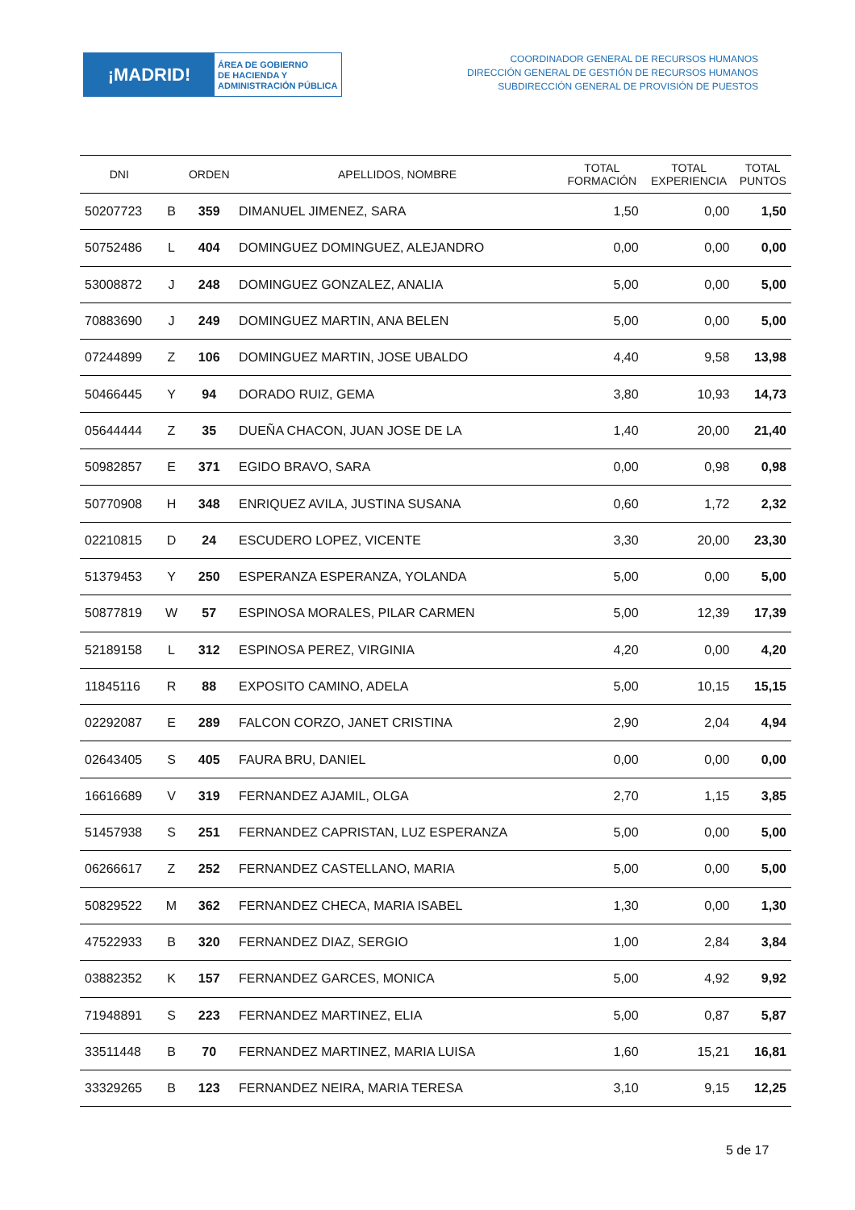¡MADRID!
ÁREA DE GOBIERNO
DE HACIENDA Y
ADMINISTRACIÓN PÚBLICA
COORDINADOR GENERAL DE RECURSOS HUMANOS
DIRECCIÓN GENERAL DE GESTIÓN DE RECURSOS HUMANOS
SUBDIRECCIÓN GENERAL DE PROVISIÓN DE PUESTOS
| DNI | | ORDEN | APELLIDOS, NOMBRE | TOTAL FORMACIÓN | TOTAL EXPERIENCIA | TOTAL PUNTOS |
| --- | --- | --- | --- | --- | --- | --- |
| 50207723 | B | 359 | DIMANUEL JIMENEZ, SARA | 1,50 | 0,00 | 1,50 |
| 50752486 | L | 404 | DOMINGUEZ DOMINGUEZ, ALEJANDRO | 0,00 | 0,00 | 0,00 |
| 53008872 | J | 248 | DOMINGUEZ GONZALEZ, ANALIA | 5,00 | 0,00 | 5,00 |
| 70883690 | J | 249 | DOMINGUEZ MARTIN, ANA BELEN | 5,00 | 0,00 | 5,00 |
| 07244899 | Z | 106 | DOMINGUEZ MARTIN, JOSE UBALDO | 4,40 | 9,58 | 13,98 |
| 50466445 | Y | 94 | DORADO RUIZ, GEMA | 3,80 | 10,93 | 14,73 |
| 05644444 | Z | 35 | DUEÑA CHACON, JUAN JOSE DE LA | 1,40 | 20,00 | 21,40 |
| 50982857 | E | 371 | EGIDO BRAVO, SARA | 0,00 | 0,98 | 0,98 |
| 50770908 | H | 348 | ENRIQUEZ AVILA, JUSTINA SUSANA | 0,60 | 1,72 | 2,32 |
| 02210815 | D | 24 | ESCUDERO LOPEZ, VICENTE | 3,30 | 20,00 | 23,30 |
| 51379453 | Y | 250 | ESPERANZA ESPERANZA, YOLANDA | 5,00 | 0,00 | 5,00 |
| 50877819 | W | 57 | ESPINOSA MORALES, PILAR CARMEN | 5,00 | 12,39 | 17,39 |
| 52189158 | L | 312 | ESPINOSA PEREZ, VIRGINIA | 4,20 | 0,00 | 4,20 |
| 11845116 | R | 88 | EXPOSITO CAMINO, ADELA | 5,00 | 10,15 | 15,15 |
| 02292087 | E | 289 | FALCON CORZO, JANET CRISTINA | 2,90 | 2,04 | 4,94 |
| 02643405 | S | 405 | FAURA BRU, DANIEL | 0,00 | 0,00 | 0,00 |
| 16616689 | V | 319 | FERNANDEZ AJAMIL, OLGA | 2,70 | 1,15 | 3,85 |
| 51457938 | S | 251 | FERNANDEZ CAPRISTAN, LUZ ESPERANZA | 5,00 | 0,00 | 5,00 |
| 06266617 | Z | 252 | FERNANDEZ CASTELLANO, MARIA | 5,00 | 0,00 | 5,00 |
| 50829522 | M | 362 | FERNANDEZ CHECA, MARIA ISABEL | 1,30 | 0,00 | 1,30 |
| 47522933 | B | 320 | FERNANDEZ DIAZ, SERGIO | 1,00 | 2,84 | 3,84 |
| 03882352 | K | 157 | FERNANDEZ GARCES, MONICA | 5,00 | 4,92 | 9,92 |
| 71948891 | S | 223 | FERNANDEZ MARTINEZ, ELIA | 5,00 | 0,87 | 5,87 |
| 33511448 | B | 70 | FERNANDEZ MARTINEZ, MARIA LUISA | 1,60 | 15,21 | 16,81 |
| 33329265 | B | 123 | FERNANDEZ NEIRA, MARIA TERESA | 3,10 | 9,15 | 12,25 |
5 de 17